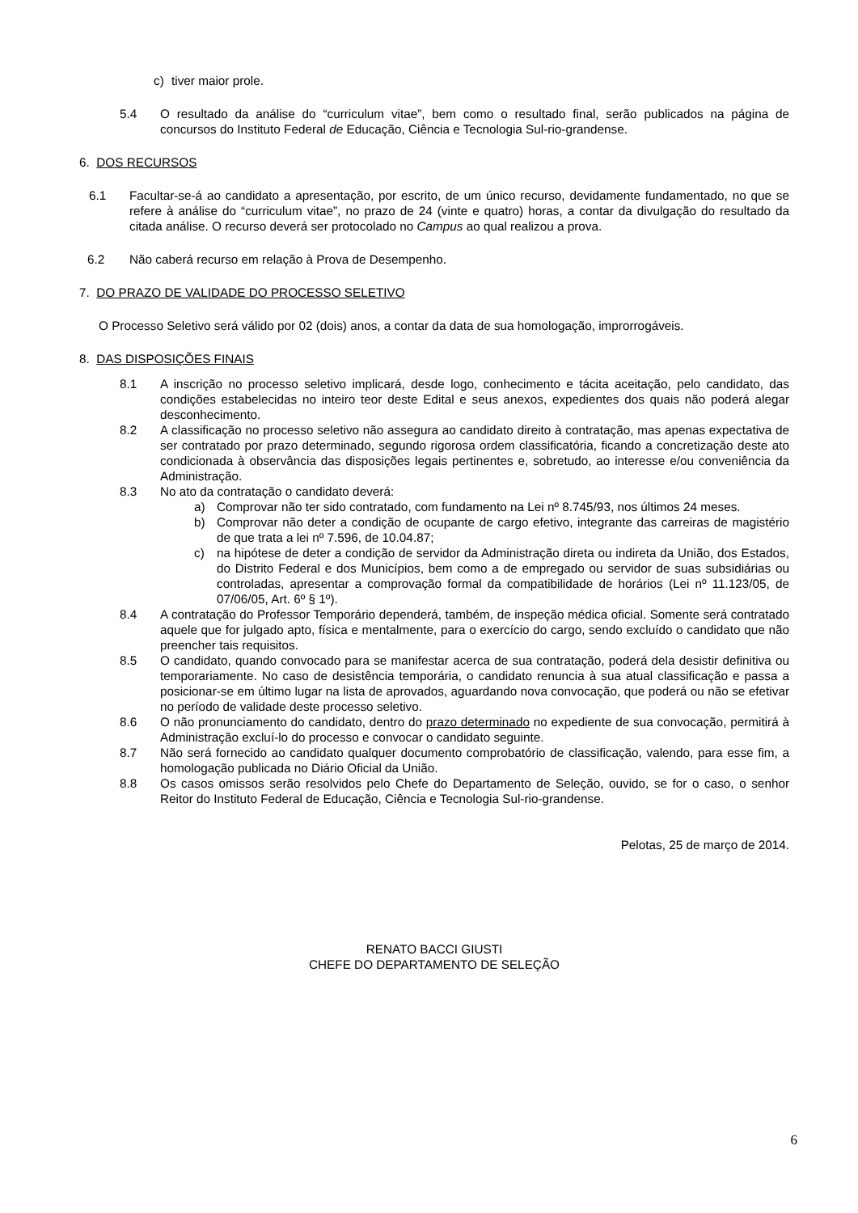c) tiver maior prole.
5.4 O resultado da análise do “curriculum vitae”, bem como o resultado final, serão publicados na página de concursos do Instituto Federal de Educação, Ciência e Tecnologia Sul-rio-grandense.
6. DOS RECURSOS
6.1 Facultar-se-á ao candidato a apresentação, por escrito, de um único recurso, devidamente fundamentado, no que se refere à análise do “curriculum vitae”, no prazo de 24 (vinte e quatro) horas, a contar da divulgação do resultado da citada análise. O recurso deverá ser protocolado no Campus ao qual realizou a prova.
6.2 Não caberá recurso em relação à Prova de Desempenho.
7. DO PRAZO DE VALIDADE DO PROCESSO SELETIVO
O Processo Seletivo será válido por 02 (dois) anos, a contar da data de sua homologação, improrrogáveis.
8. DAS DISPOSIÇÕES FINAIS
8.1 A inscrição no processo seletivo implicará, desde logo, conhecimento e tácita aceitação, pelo candidato, das condições estabelecidas no inteiro teor deste Edital e seus anexos, expedientes dos quais não poderá alegar desconhecimento.
8.2 A classificação no processo seletivo não assegura ao candidato direito à contratação, mas apenas expectativa de ser contratado por prazo determinado, segundo rigorosa ordem classificatória, ficando a concretização deste ato condicionada à observância das disposições legais pertinentes e, sobretudo, ao interesse e/ou conveniência da Administração.
8.3 No ato da contratação o candidato deverá:
a) Comprovar não ter sido contratado, com fundamento na Lei nº 8.745/93, nos últimos 24 meses.
b) Comprovar não deter a condição de ocupante de cargo efetivo, integrante das carreiras de magistério de que trata a lei nº 7.596, de 10.04.87;
c) na hipótese de deter a condição de servidor da Administração direta ou indireta da União, dos Estados, do Distrito Federal e dos Municípios, bem como a de empregado ou servidor de suas subsidiárias ou controladas, apresentar a comprovação formal da compatibilidade de horários (Lei nº 11.123/05, de 07/06/05, Art. 6º § 1º).
8.4 A contratação do Professor Temporário dependerá, também, de inspeção médica oficial. Somente será contratado aquele que for julgado apto, física e mentalmente, para o exercício do cargo, sendo excluído o candidato que não preencher tais requisitos.
8.5 O candidato, quando convocado para se manifestar acerca de sua contratação, poderá dela desistir definitiva ou temporariamente. No caso de desistência temporária, o candidato renuncia à sua atual classificação e passa a posicionar-se em último lugar na lista de aprovados, aguardando nova convocação, que poderá ou não se efetivar no período de validade deste processo seletivo.
8.6 O não pronunciamento do candidato, dentro do prazo determinado no expediente de sua convocação, permitirá à Administração excluí-lo do processo e convocar o candidato seguinte.
8.7 Não será fornecido ao candidato qualquer documento comprobatório de classificação, valendo, para esse fim, a homologação publicada no Diário Oficial da União.
8.8 Os casos omissos serão resolvidos pelo Chefe do Departamento de Seleção, ouvido, se for o caso, o senhor Reitor do Instituto Federal de Educação, Ciência e Tecnologia Sul-rio-grandense.
Pelotas, 25 de março de 2014.
RENATO BACCI GIUSTI
CHEFE DO DEPARTAMENTO DE SELEÇÃO
6